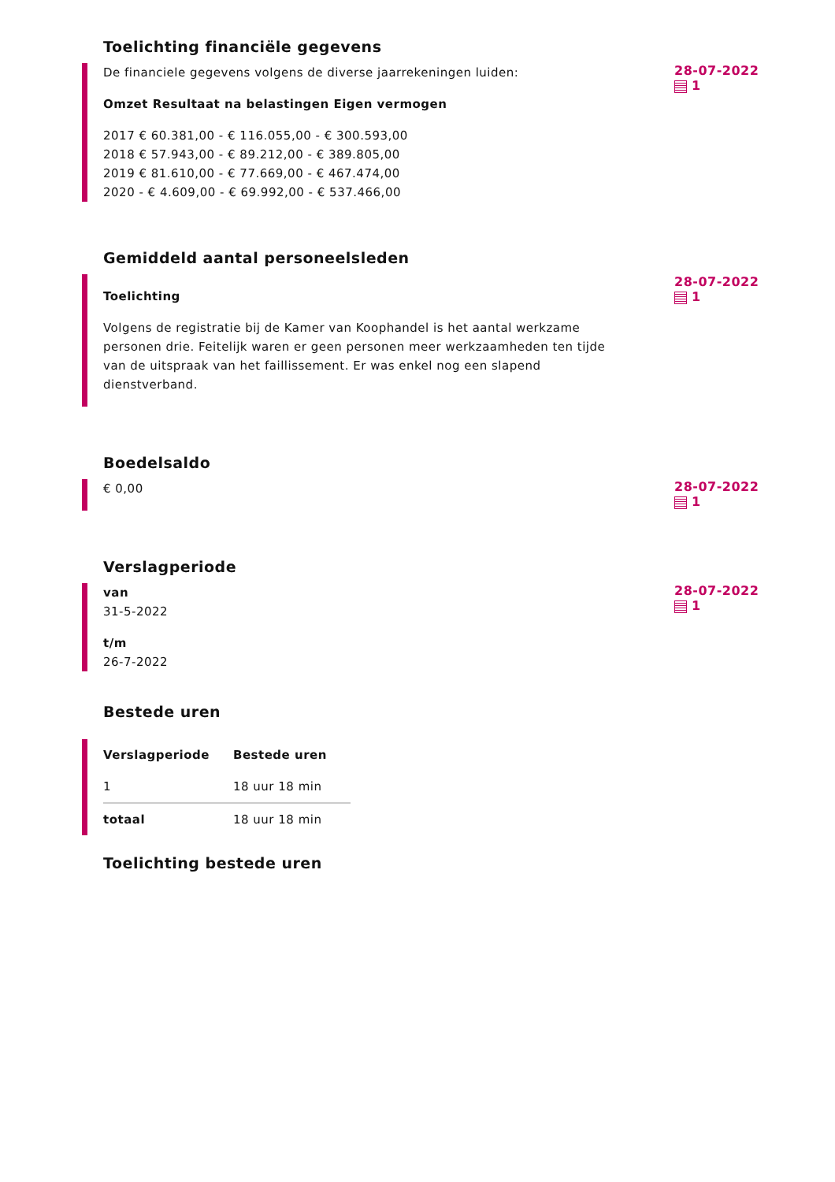Toelichting financiële gegevens
De financiele gegevens volgens de diverse jaarrekeningen luiden:
Omzet Resultaat na belastingen Eigen vermogen
2017 € 60.381,00 - € 116.055,00 - € 300.593,00
2018 € 57.943,00 - € 89.212,00 - € 389.805,00
2019 € 81.610,00 - € 77.669,00 - € 467.474,00
2020 - € 4.609,00 - € 69.992,00 - € 537.466,00
28-07-2022
1
Gemiddeld aantal personeelsleden
Toelichting
Volgens de registratie bij de Kamer van Koophandel is het aantal werkzame personen drie. Feitelijk waren er geen personen meer werkzaamheden ten tijde van de uitspraak van het faillissement. Er was enkel nog een slapend dienstverband.
28-07-2022
1
Boedelsaldo
€ 0,00
28-07-2022
1
Verslagperiode
van
31-5-2022
t/m
26-7-2022
28-07-2022
1
Bestede uren
| Verslagperiode | Bestede uren |
| --- | --- |
| 1 | 18 uur 18 min |
| totaal | 18 uur 18 min |
Toelichting bestede uren